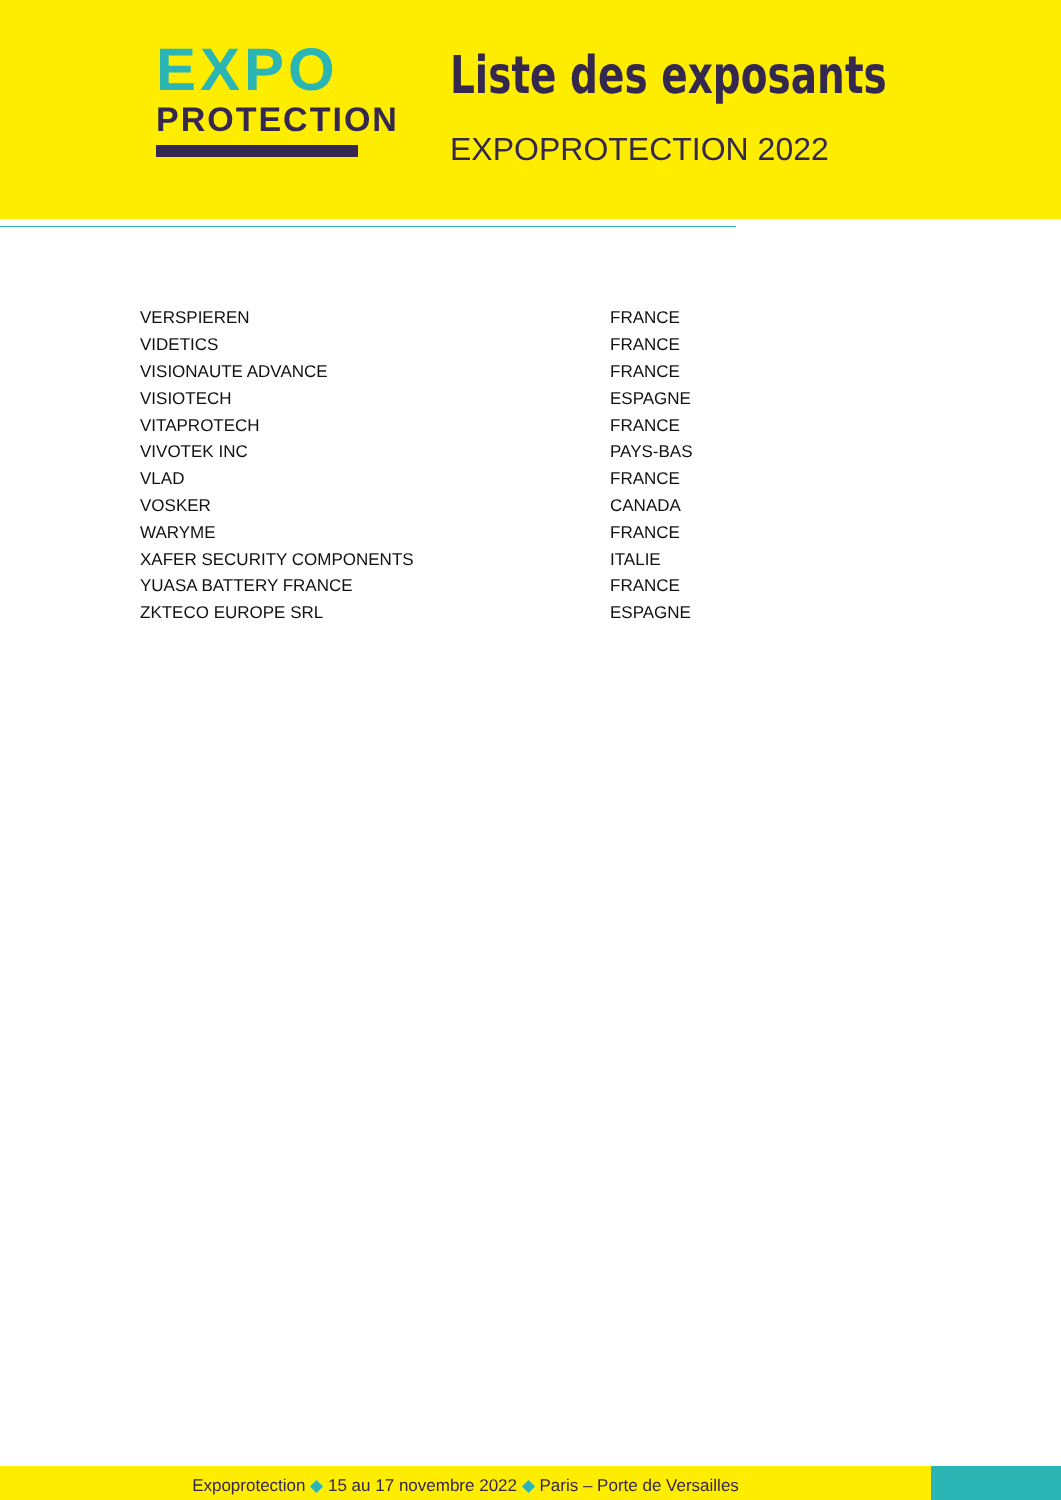EXPO
PROTECTION
Liste des exposants
EXPOPROTECTION 2022
| VERSPIEREN | FRANCE |
| VIDETICS | FRANCE |
| VISIONAUTE ADVANCE | FRANCE |
| VISIOTECH | ESPAGNE |
| VITAPROTECH | FRANCE |
| VIVOTEK INC | PAYS-BAS |
| VLAD | FRANCE |
| VOSKER | CANADA |
| WARYME | FRANCE |
| XAFER SECURITY COMPONENTS | ITALIE |
| YUASA BATTERY FRANCE | FRANCE |
| ZKTECO EUROPE SRL | ESPAGNE |
Expoprotection ◆ 15 au 17 novembre 2022 ◆ Paris – Porte de Versailles